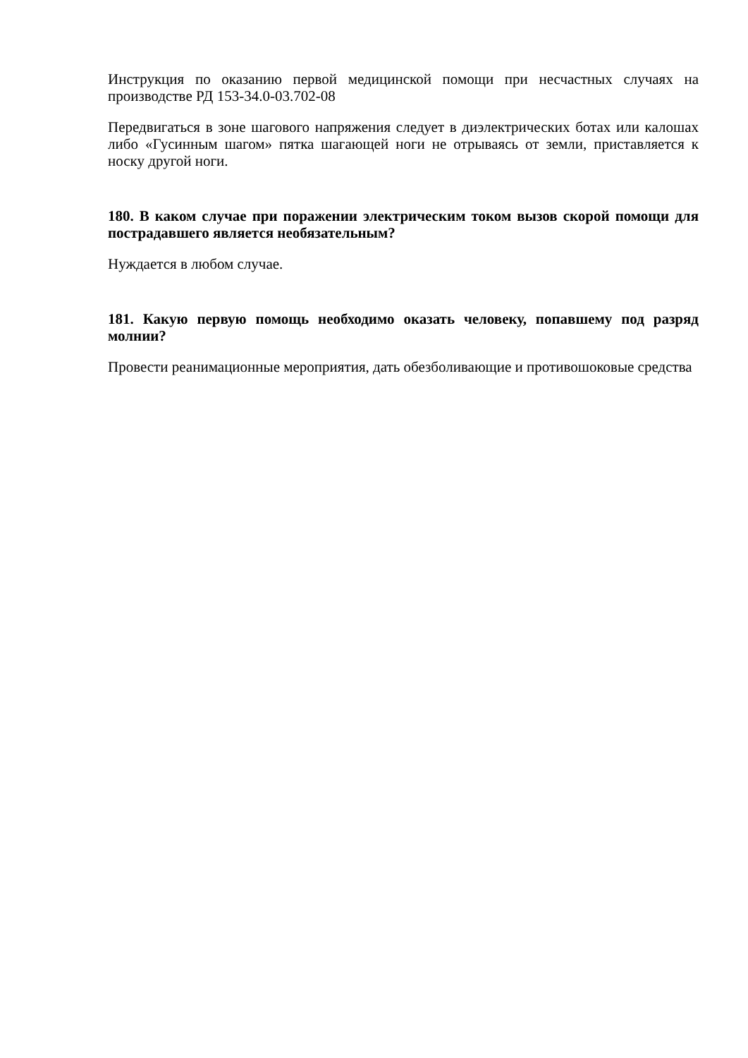Инструкция по оказанию первой медицинской помощи при несчастных случаях на производстве РД 153-34.0-03.702-08
Передвигаться в зоне шагового напряжения следует в диэлектрических ботах или калошах либо «Гусинным шагом» пятка шагающей ноги не отрываясь от земли, приставляется к носку другой ноги.
180. В каком случае при поражении электрическим током вызов скорой помощи для пострадавшего является необязательным?
Нуждается в любом случае.
181. Какую первую помощь необходимо оказать человеку, попавшему под разряд молнии?
Провести реанимационные мероприятия, дать обезболивающие и противошоковые средства